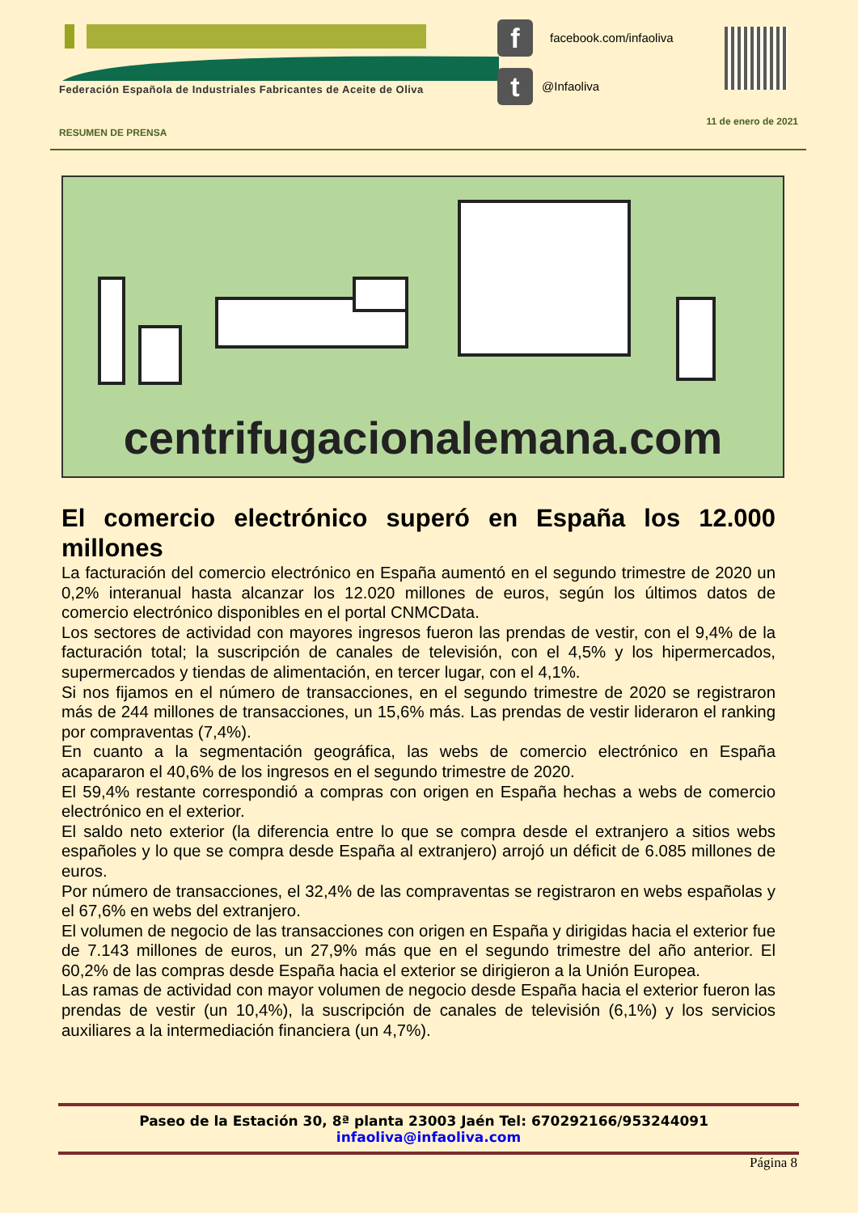Federación Española de Industriales Fabricantes de Aceite de Oliva
f
t
facebook.com/infaoliva
@Infaoliva
11 de enero de 2021
RESUMEN DE PRENSA
centrifugacionalemana.com
El comercio electrónico superó en España los 12.000 millones
La facturación del comercio electrónico en España aumentó en el segundo trimestre de 2020 un 0,2% interanual hasta alcanzar los 12.020 millones de euros, según los últimos datos de comercio electrónico disponibles en el portal CNMCData.
Los sectores de actividad con mayores ingresos fueron las prendas de vestir, con el 9,4% de la facturación total; la suscripción de canales de televisión, con el 4,5% y los hipermercados, supermercados y tiendas de alimentación, en tercer lugar, con el 4,1%.
Si nos fijamos en el número de transacciones, en el segundo trimestre de 2020 se registraron más de 244 millones de transacciones, un 15,6% más. Las prendas de vestir lideraron el ranking por compraventas (7,4%).
En cuanto a la segmentación geográfica, las webs de comercio electrónico en España acapararon el 40,6% de los ingresos en el segundo trimestre de 2020.
El 59,4% restante correspondió a compras con origen en España hechas a webs de comercio electrónico en el exterior.
El saldo neto exterior (la diferencia entre lo que se compra desde el extranjero a sitios webs españoles y lo que se compra desde España al extranjero) arrojó un déficit de 6.085 millones de euros.
Por número de transacciones, el 32,4% de las compraventas se registraron en webs españolas y el 67,6% en webs del extranjero.
El volumen de negocio de las transacciones con origen en España y dirigidas hacia el exterior fue de 7.143 millones de euros, un 27,9% más que en el segundo trimestre del año anterior. El 60,2% de las compras desde España hacia el exterior se dirigieron a la Unión Europea.
Las ramas de actividad con mayor volumen de negocio desde España hacia el exterior fueron las prendas de vestir (un 10,4%), la suscripción de canales de televisión (6,1%) y los servicios auxiliares a la intermediación financiera (un 4,7%).
Paseo de la Estación 30, 8ª planta 23003 Jaén Tel: 670292166/953244091 infaoliva@infaoliva.com
Página 8